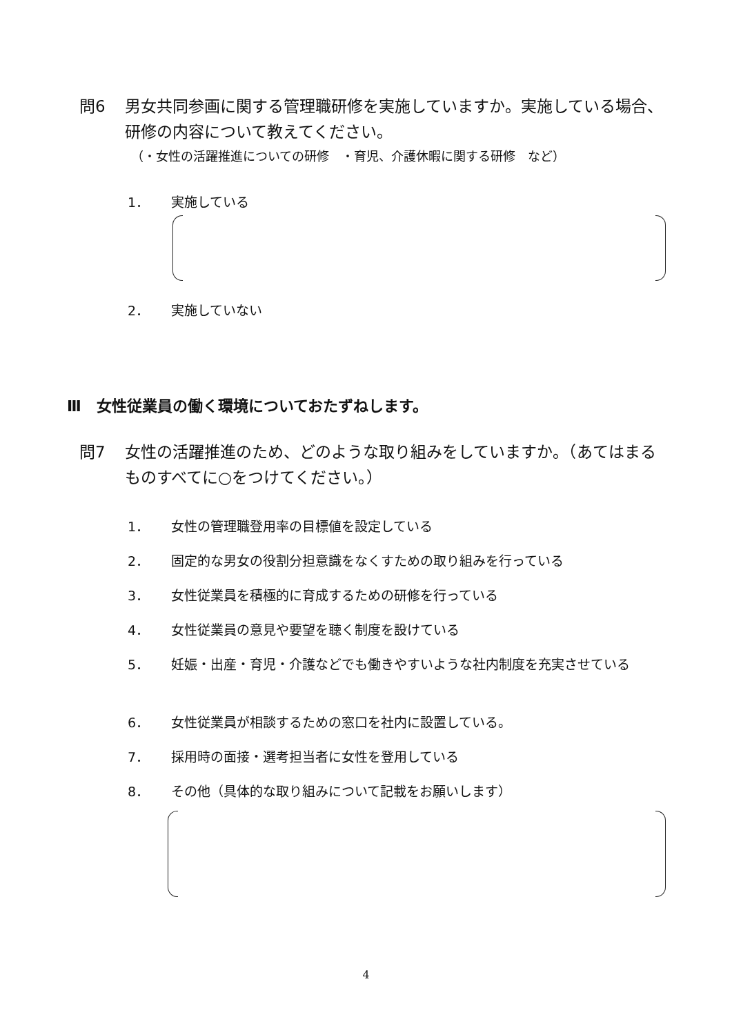問6 男女共同参画に関する管理職研修を実施していますか。実施している場合、研修の内容について教えてください。
（・女性の活躍推進についての研修　・育児、介護休暇に関する研修　など）
1． 実施している
2． 実施していない
Ⅲ　女性従業員の働く環境についておたずねします。
問7 女性の活躍推進のため、どのような取り組みをしていますか。（あてはまるものすべてに○をつけてください。）
1． 女性の管理職登用率の目標値を設定している
2． 固定的な男女の役割分担意識をなくすための取り組みを行っている
3． 女性従業員を積極的に育成するための研修を行っている
4． 女性従業員の意見や要望を聴く制度を設けている
5． 妊娠・出産・育児・介護などでも働きやすいような社内制度を充実させている
6． 女性従業員が相談するための窓口を社内に設置している。
7． 採用時の面接・選考担当者に女性を登用している
8． その他（具体的な取り組みについて記載をお願いします）
4